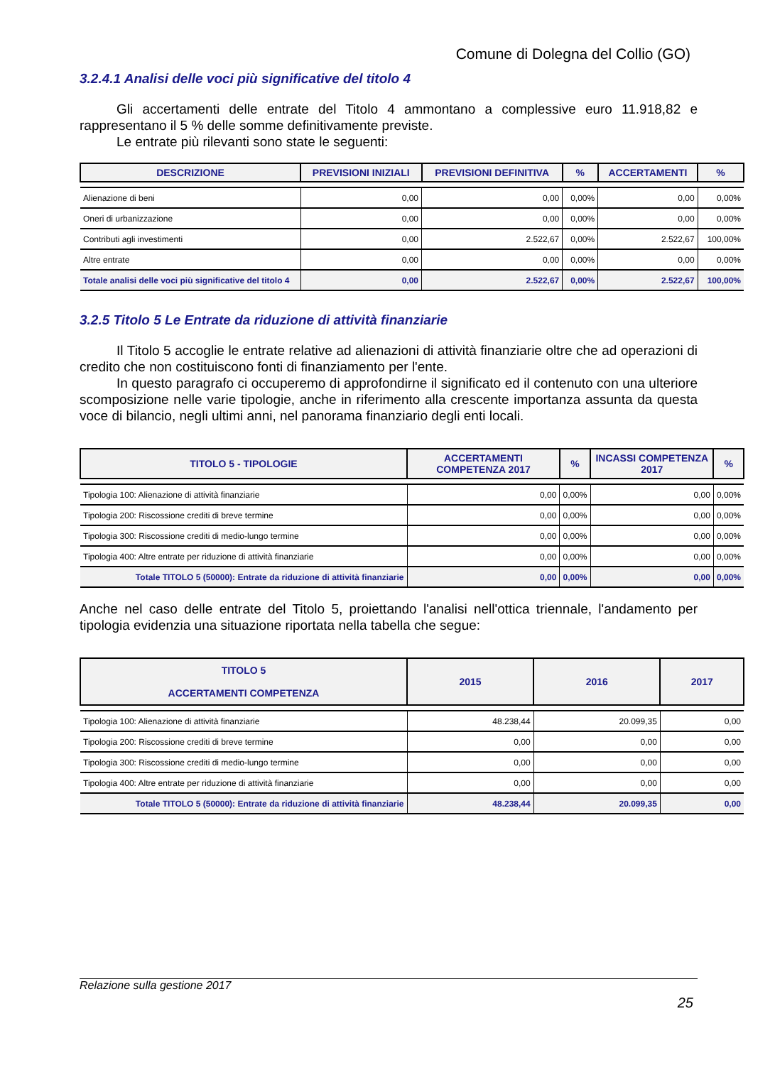Comune di Dolegna del Collio (GO)
3.2.4.1 Analisi delle voci più significative del titolo 4
Gli accertamenti delle entrate del Titolo 4 ammontano a complessive euro 11.918,82 e rappresentano il 5 % delle somme definitivamente previste.
Le entrate più rilevanti sono state le seguenti:
| DESCRIZIONE | PREVISIONI INIZIALI | PREVISIONI DEFINITIVA | % | ACCERTAMENTI | % |
| --- | --- | --- | --- | --- | --- |
| Alienazione di beni | 0,00 | 0,00 | 0,00% | 0,00 | 0,00% |
| Oneri di urbanizzazione | 0,00 | 0,00 | 0,00% | 0,00 | 0,00% |
| Contributi agli investimenti | 0,00 | 2.522,67 | 0,00% | 2.522,67 | 100,00% |
| Altre entrate | 0,00 | 0,00 | 0,00% | 0,00 | 0,00% |
| Totale analisi delle voci più significative del titolo 4 | 0,00 | 2.522,67 | 0,00% | 2.522,67 | 100,00% |
3.2.5 Titolo 5 Le Entrate da riduzione di attività finanziarie
Il Titolo 5 accoglie le entrate relative ad alienazioni di attività finanziarie oltre che ad operazioni di credito che non costituiscono fonti di finanziamento per l'ente.
In questo paragrafo ci occuperemo di approfondirne il significato ed il contenuto con una ulteriore scomposizione nelle varie tipologie, anche in riferimento alla crescente importanza assunta da questa voce di bilancio, negli ultimi anni, nel panorama finanziario degli enti locali.
| TITOLO 5 - TIPOLOGIE | ACCERTAMENTI COMPETENZA 2017 | % | INCASSI COMPETENZA 2017 | % |
| --- | --- | --- | --- | --- |
| Tipologia 100: Alienazione di attività finanziarie | 0,00 | 0,00% | 0,00 | 0,00% |
| Tipologia 200: Riscossione crediti di breve termine | 0,00 | 0,00% | 0,00 | 0,00% |
| Tipologia 300: Riscossione crediti di medio-lungo termine | 0,00 | 0,00% | 0,00 | 0,00% |
| Tipologia 400: Altre entrate per riduzione di attività finanziarie | 0,00 | 0,00% | 0,00 | 0,00% |
| Totale TITOLO 5 (50000): Entrate da riduzione di attività finanziarie | 0,00 | 0,00% | 0,00 | 0,00% |
Anche nel caso delle entrate del Titolo 5, proiettando l'analisi nell'ottica triennale, l'andamento per tipologia evidenzia una situazione riportata nella tabella che segue:
| TITOLO 5 ACCERTAMENTI COMPETENZA | 2015 | 2016 | 2017 |
| --- | --- | --- | --- |
| Tipologia 100: Alienazione di attività finanziarie | 48.238,44 | 20.099,35 | 0,00 |
| Tipologia 200: Riscossione crediti di breve termine | 0,00 | 0,00 | 0,00 |
| Tipologia 300: Riscossione crediti di medio-lungo termine | 0,00 | 0,00 | 0,00 |
| Tipologia 400: Altre entrate per riduzione di attività finanziarie | 0,00 | 0,00 | 0,00 |
| Totale TITOLO 5 (50000): Entrate da riduzione di attività finanziarie | 48.238,44 | 20.099,35 | 0,00 |
Relazione sulla gestione 2017
25